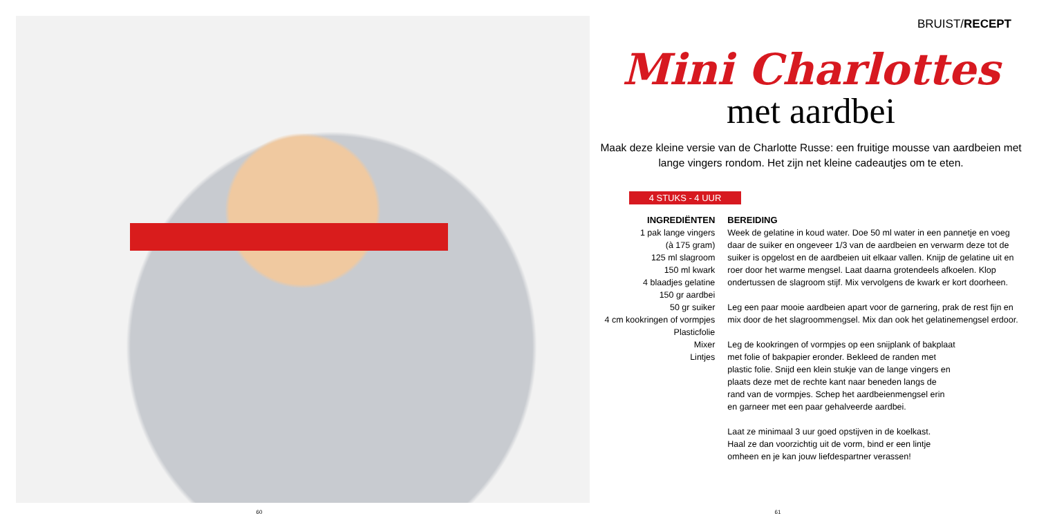BRUIST/RECEPT
Mini Charlottes
met aardbei
Maak deze kleine versie van de Charlotte Russe: een fruitige mousse van aardbeien met lange vingers rondom. Het zijn net kleine cadeautjes om te eten.
4 STUKS - 4 UUR
INGREDIËNTEN
1 pak lange vingers
(à 175 gram)
125 ml slagroom
150 ml kwark
4 blaadjes gelatine
150 gr aardbei
50 gr suiker
4 cm kookringen of vormpjes
Plasticfolie
Mixer
Lintjes
BEREIDING
Week de gelatine in koud water. Doe 50 ml water in een pannetje en voeg daar de suiker en ongeveer 1/3 van de aardbeien en verwarm deze tot de suiker is opgelost en de aardbeien uit elkaar vallen. Knijp de gelatine uit en roer door het warme mengsel. Laat daarna grotendeels afkoelen. Klop ondertussen de slagroom stijf. Mix vervolgens de kwark er kort doorheen.
Leg een paar mooie aardbeien apart voor de garnering, prak de rest fijn en mix door de het slagroommengsel. Mix dan ook het gelatinemengsel erdoor.
Leg de kookringen of vormpjes op een snijplank of bakplaat met folie of bakpapier eronder. Bekleed de randen met plastic folie. Snijd een klein stukje van de lange vingers en plaats deze met de rechte kant naar beneden langs de rand van de vormpjes. Schep het aardbeienmengsel erin en garneer met een paar gehalveerde aardbei.
Laat ze minimaal 3 uur goed opstijven in de koelkast. Haal ze dan voorzichtig uit de vorm, bind er een lintje omheen en je kan jouw liefdespartner verassen!
60 61